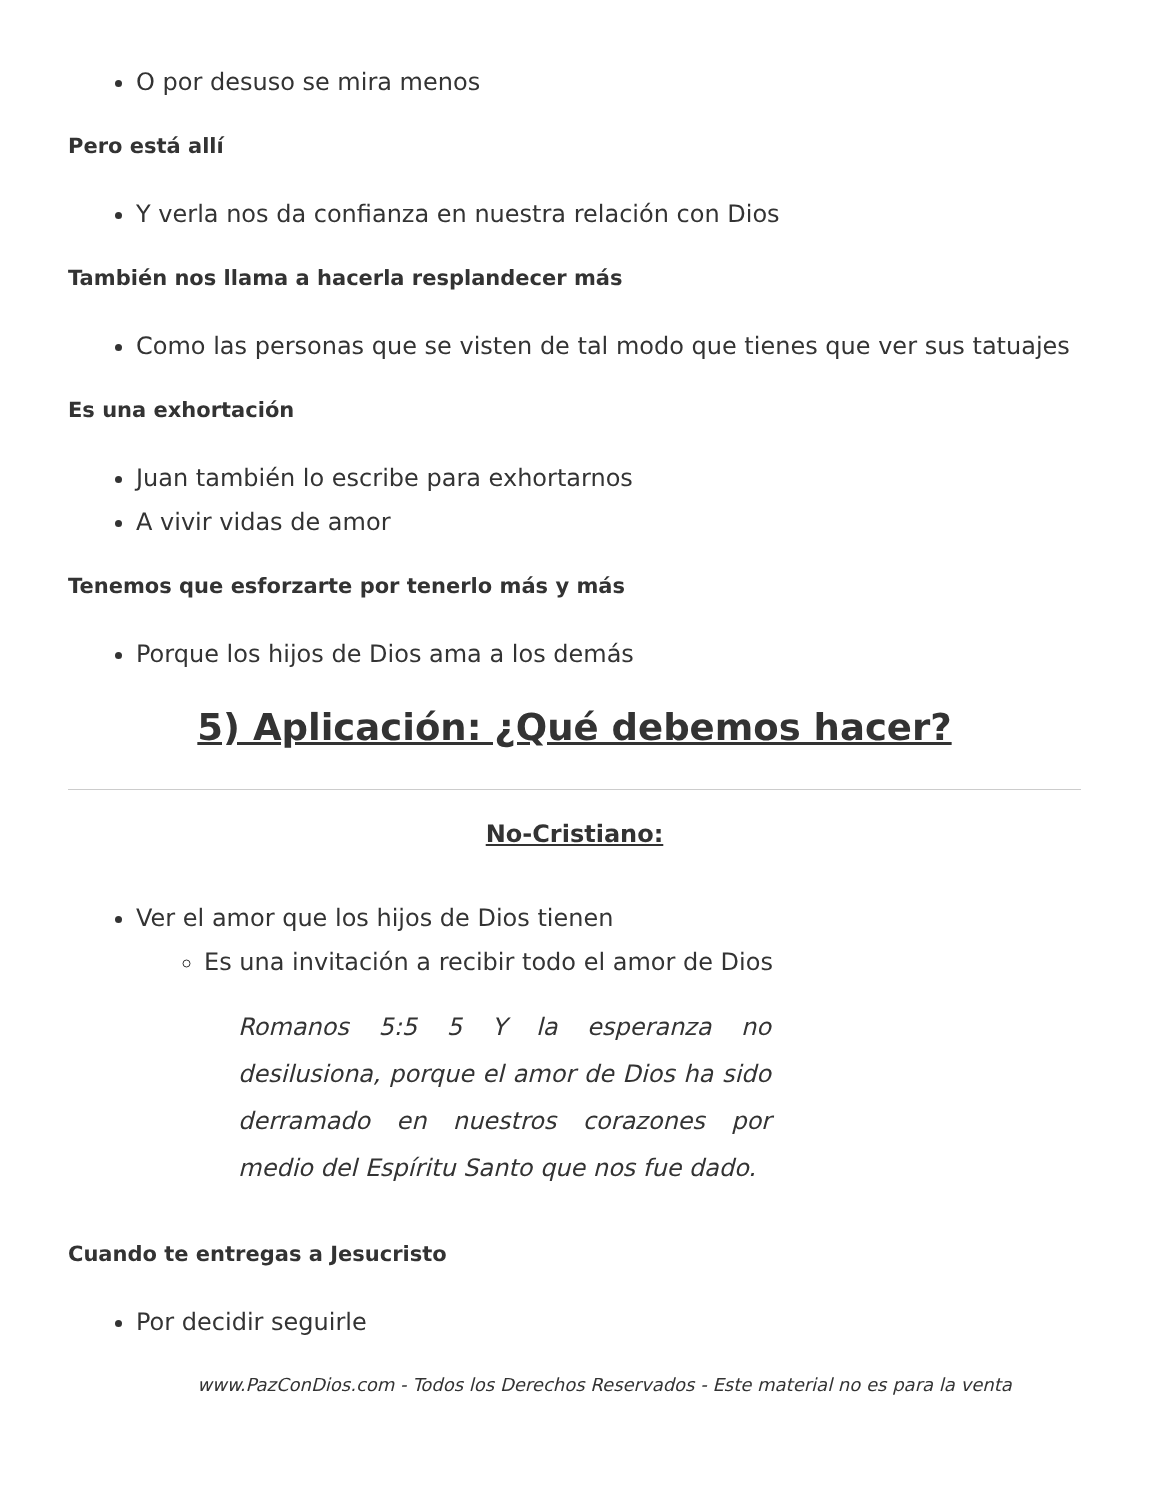O por desuso se mira menos
Pero está allí
Y verla nos da confianza en nuestra relación con Dios
También nos llama a hacerla resplandecer más
Como las personas que se visten de tal modo que tienes que ver sus tatuajes
Es una exhortación
Juan también lo escribe para exhortarnos
A vivir vidas de amor
Tenemos que esforzarte por tenerlo más y más
Porque los hijos de Dios ama a los demás
5) Aplicación: ¿Qué debemos hacer?
No-Cristiano:
Ver el amor que los hijos de Dios tienen
Es una invitación a recibir todo el amor de Dios
Romanos 5:5 5 Y la esperanza no desilusiona, porque el amor de Dios ha sido derramado en nuestros corazones por medio del Espíritu Santo que nos fue dado.
Cuando te entregas a Jesucristo
Por decidir seguirle
www.PazConDios.com - Todos los Derechos Reservados - Este material no es para la venta